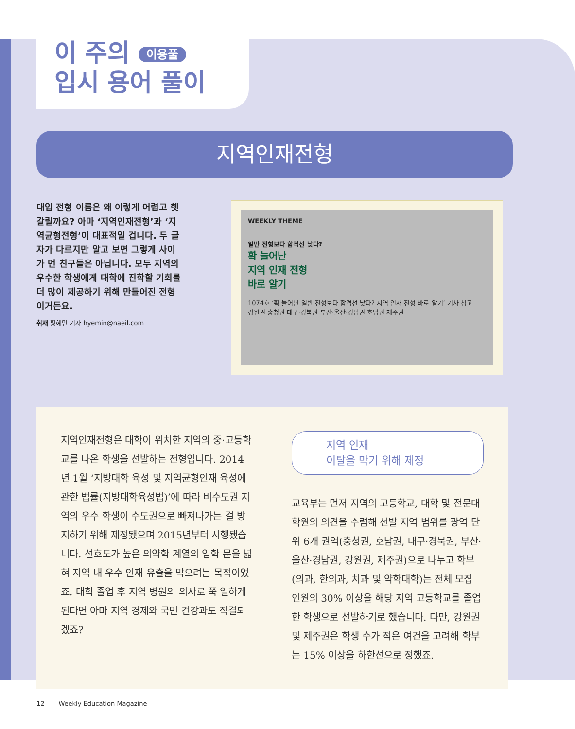이 주의 이용풀
입시 용어 풀이
지역인재전형
대입 전형 이름은 왜 이렇게 어렵고 헷갈릴까요? 아마 ‘지역인재전형’과 ‘지역균형전형’이 대표적일 겁니다. 두 글자가 다르지만 알고 보면 그렇게 사이가 먼 친구들은 아닙니다. 모두 지역의 우수한 학생에게 대학에 진학할 기회를 더 많이 제공하기 위해 만들어진 전형이거든요.
취재 황혜민 기자 hyemin@naeil.com
WEEKLY THEME
일반 전형보다 합격선 낮다?
확 늘어난
지역 인재 전형
바로 알기
1074호 ‘확 늘어난 일반 전형보다 합격선 낮다? 지역 인재 전형 바로 알기’ 기사 참고
강원권 충청권 대구·경북권 부산·울산·경남권 호남권 제주권
지역인재전형은 대학이 위치한 지역의 중·고등학교를 나온 학생을 선발하는 전형입니다. 2014년 1월 ‘지방대학 육성 및 지역균형인재 육성에 관한 법률(지방대학육성법)’에 따라 비수도권 지역의 우수 학생이 수도권으로 빠져나가는 걸 방지하기 위해 제정됐으며 2015년부터 시행됐습니다. 선호도가 높은 의약학 계열의 입학 문을 넓혀 지역 내 우수 인재 유출을 막으려는 목적이었죠. 대학 졸업 후 지역 병원의 의사로 쭉 일하게 된다면 아마 지역 경제와 국민 건강과도 직결되겠죠?
지역 인재
이탈을 막기 위해 제정
교육부는 먼저 지역의 고등학교, 대학 및 전문대학원의 의견을 수렴해 선발 지역 범위를 광역 단위 6개 권역(충청권, 호남권, 대구·경북권, 부산·울산·경남권, 강원권, 제주권)으로 나누고 학부(의과, 한의과, 치과 및 약학대학)는 전체 모집 인원의 30% 이상을 해당 지역 고등학교를 졸업한 학생으로 선발하기로 했습니다. 다만, 강원권 및 제주권은 학생 수가 적은 여건을 고려해 학부는 15% 이상을 하한선으로 정했죠.
12 Weekly Education Magazine